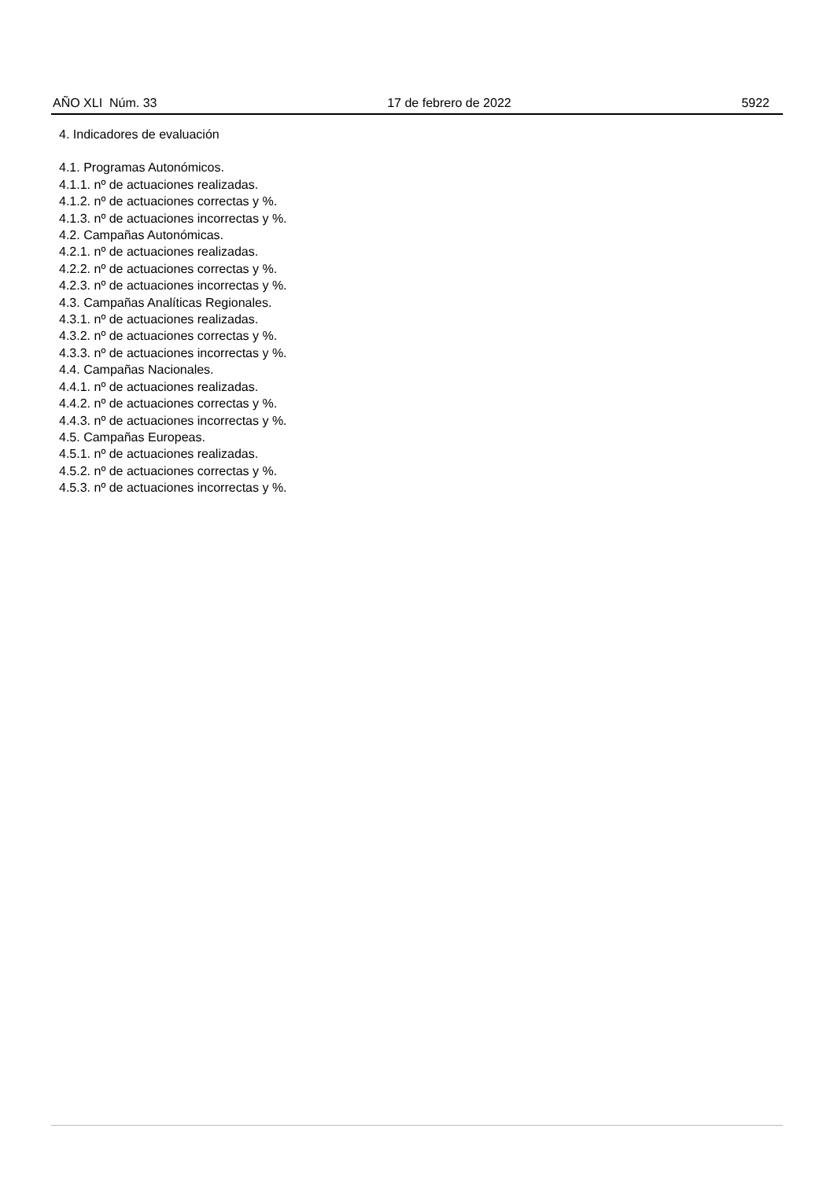AÑO XLI Núm. 33 17 de febrero de 2022 5922
4. Indicadores de evaluación
4.1. Programas Autonómicos.
4.1.1. nº de actuaciones realizadas.
4.1.2. nº de actuaciones correctas y %.
4.1.3. nº de actuaciones incorrectas y %.
4.2. Campañas Autonómicas.
4.2.1. nº de actuaciones realizadas.
4.2.2. nº de actuaciones correctas y %.
4.2.3. nº de actuaciones incorrectas y %.
4.3. Campañas Analíticas Regionales.
4.3.1. nº de actuaciones realizadas.
4.3.2. nº de actuaciones correctas y %.
4.3.3. nº de actuaciones incorrectas y %.
4.4. Campañas Nacionales.
4.4.1. nº de actuaciones realizadas.
4.4.2. nº de actuaciones correctas y %.
4.4.3. nº de actuaciones incorrectas y %.
4.5. Campañas Europeas.
4.5.1. nº de actuaciones realizadas.
4.5.2. nº de actuaciones correctas y %.
4.5.3. nº de actuaciones incorrectas y %.